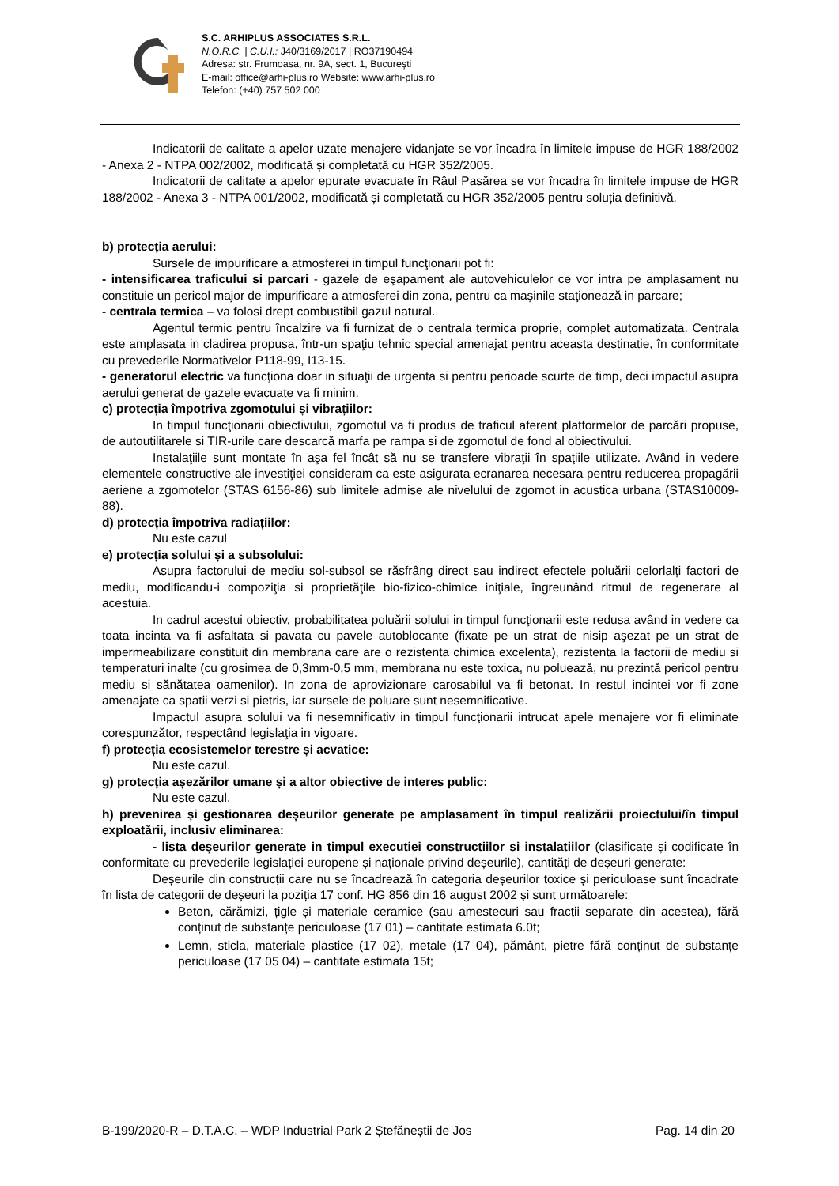S.C. ARHIPLUS ASSOCIATES S.R.L.
N.O.R.C. | C.U.I.: J40/3169/2017 | RO37190494
Adresa: str. Frumoasa, nr. 9A, sect. 1, București
E-mail: office@arhi-plus.ro Website: www.arhi-plus.ro
Telefon: (+40) 757 502 000
Indicatorii de calitate a apelor uzate menajere vidanjate se vor încadra în limitele impuse de HGR 188/2002 - Anexa 2 - NTPA 002/2002, modificată și completată cu HGR 352/2005.
Indicatorii de calitate a apelor epurate evacuate în Râul Pasărea se vor încadra în limitele impuse de HGR 188/2002 - Anexa 3 - NTPA 001/2002, modificată și completată cu HGR 352/2005 pentru soluția definitivă.
b) protecția aerului:
Sursele de impurificare a atmosferei in timpul funcţionarii pot fi:
- intensificarea traficului si parcari - gazele de eşapament ale autovehiculelor ce vor intra pe amplasament nu constituie un pericol major de impurificare a atmosferei din zona, pentru ca maşinile staţionează in parcare;
- centrala termica – va folosi drept combustibil gazul natural.
Agentul termic pentru încalzire va fi furnizat de o centrala termica proprie, complet automatizata. Centrala este amplasata in cladirea propusa, într-un spaţiu tehnic special amenajat pentru aceasta destinatie, în conformitate cu prevederile Normativelor P118-99, I13-15.
- generatorul electric va funcţiona doar in situaţii de urgenta si pentru perioade scurte de timp, deci impactul asupra aerului generat de gazele evacuate va fi minim.
c) protecția împotriva zgomotului și vibrațiilor:
In timpul funcţionarii obiectivului, zgomotul va fi produs de traficul aferent platformelor de parcări propuse, de autoutilitarele si TIR-urile care descarcă marfa pe rampa si de zgomotul de fond al obiectivului.
Instalaţiile sunt montate în aşa fel încât să nu se transfere vibraţii în spaţiile utilizate. Având in vedere elementele constructive ale investiţiei consideram ca este asigurata ecranarea necesara pentru reducerea propagării aeriene a zgomotelor (STAS 6156-86) sub limitele admise ale nivelului de zgomot in acustica urbana (STAS10009-88).
d) protecția împotriva radiațiilor:
Nu este cazul
e) protecția solului și a subsolului:
Asupra factorului de mediu sol-subsol se răsfrâng direct sau indirect efectele poluării celorlalţi factori de mediu, modificandu-i compoziţia si proprietăţile bio-fizico-chimice iniţiale, îngreunând ritmul de regenerare al acestuia.
In cadrul acestui obiectiv, probabilitatea poluării solului in timpul funcţionarii este redusa având in vedere ca toata incinta va fi asfaltata si pavata cu pavele autoblocante (fixate pe un strat de nisip aşezat pe un strat de impermeabilizare constituit din membrana care are o rezistenta chimica excelenta), rezistenta la factorii de mediu si temperaturi inalte (cu grosimea de 0,3mm-0,5 mm, membrana nu este toxica, nu poluează, nu prezintă pericol pentru mediu si sănătatea oamenilor). In zona de aprovizionare carosabilul va fi betonat. In restul incintei vor fi zone amenajate ca spatii verzi si pietris, iar sursele de poluare sunt nesemnificative.
Impactul asupra solului va fi nesemnificativ in timpul funcţionarii intrucat apele menajere vor fi eliminate corespunzător, respectând legislaţia in vigoare.
f) protecția ecosistemelor terestre și acvatice:
Nu este cazul.
g) protecția așezărilor umane și a altor obiective de interes public:
Nu este cazul.
h) prevenirea și gestionarea deșeurilor generate pe amplasament în timpul realizării proiectului/în timpul exploatării, inclusiv eliminarea:
- lista deșeurilor generate in timpul executiei constructiilor si instalatiilor (clasificate și codificate în conformitate cu prevederile legislației europene și naționale privind deșeurile), cantități de deșeuri generate:
Deșeurile din construcții care nu se încadrează în categoria deșeurilor toxice și periculoase sunt încadrate în lista de categorii de deșeuri la poziția 17 conf. HG 856 din 16 august 2002 și sunt următoarele:
Beton, cărămizi, țigle și materiale ceramice (sau amestecuri sau fracții separate din acestea), fără conținut de substanțe periculoase (17 01) – cantitate estimata 6.0t;
Lemn, sticla, materiale plastice (17 02), metale (17 04), pământ, pietre fără conținut de substanțe periculoase (17 05 04) – cantitate estimata 15t;
B-199/2020-R – D.T.A.C. – WDP Industrial Park 2 Ștefăneștii de Jos Pag. 14 din 20